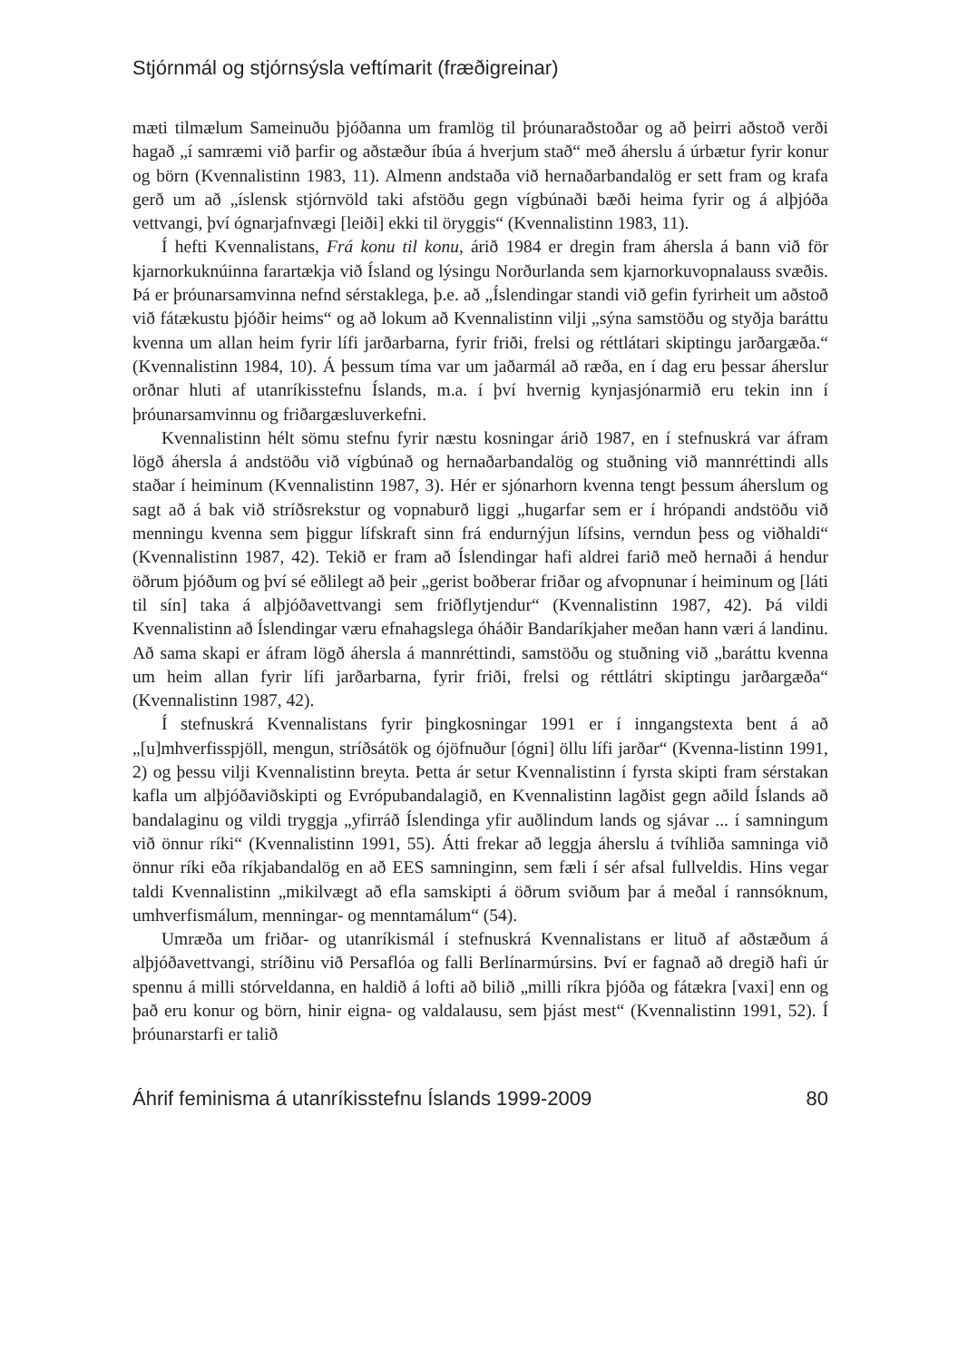Stjórnmál og stjórnsýsla veftímarit (fræðigreinar)
mæti tilmælum Sameinuðu þjóðanna um framlög til þróunaraðstoðar og að þeirri aðstoð verði hagað „í samræmi við þarfir og aðstæður íbúa á hverjum stað“ með áherslu á úrbætur fyrir konur og börn (Kvennalistinn 1983, 11). Almenn andstaða við hernaðarbandalög er sett fram og krafa gerð um að „íslensk stjórnvöld taki afstöðu gegn vígbúnaði bæði heima fyrir og á alþjóða vettvangi, því ógnarjafnvægi [leiði] ekki til öryggis“ (Kvennalistinn 1983, 11).
Í hefti Kvennalistans, Frá konu til konu, árið 1984 er dregin fram áhersla á bann við för kjarnorkuknúinna farartækja við Ísland og lýsingu Norðurlanda sem kjarnorkuvopnalauss svæðis. Þá er þróunarsamvinna nefnd sérstaklega, þ.e. að „Íslendingar standi við gefin fyrirheit um aðstoð við fátækustu þjóðir heims“ og að lokum að Kvennalistinn vilji „sýna samstöðu og styðja baráttu kvenna um allan heim fyrir lífi jarðarbarna, fyrir friði, frelsi og réttlátari skiptingu jarðargæða.“ (Kvennalistinn 1984, 10). Á þessum tíma var um jaðarmál að ræða, en í dag eru þessar áherslur orðnar hluti af utanríkisstefnu Íslands, m.a. í því hvernig kynjasjónarmið eru tekin inn í þróunarsamvinnu og friðargæsluverkefni.
Kvennalistinn hélt sömu stefnu fyrir næstu kosningar árið 1987, en í stefnuskrá var áfram lögð áhersla á andstöðu við vígbúnað og hernaðarbandalög og stuðning við mannréttindi alls staðar í heiminum (Kvennalistinn 1987, 3). Hér er sjónarhorn kvenna tengt þessum áherslum og sagt að á bak við stríðsrekstur og vopnaburð liggi „hugarfar sem er í hrópandi andstöðu við menningu kvenna sem þiggur lífskraft sinn frá endurnýjun lífsins, verndun þess og viðhaldi“ (Kvennalistinn 1987, 42). Tekið er fram að Íslendingar hafi aldrei farið með hernaði á hendur öðrum þjóðum og því sé eðlilegt að þeir „gerist boðberar friðar og afvopnunar í heiminum og [láti til sín] taka á alþjóðavettvangi sem friðflytjendur“ (Kvennalistinn 1987, 42). Þá vildi Kvennalistinn að Íslendingar væru efnahagslega óháðir Bandaríkjaher meðan hann væri á landinu. Að sama skapi er áfram lögð áhersla á mannréttindi, samstöðu og stuðning við „baráttu kvenna um heim allan fyrir lífi jarðarbarna, fyrir friði, frelsi og réttlátri skiptingu jarðargæða“ (Kvennalistinn 1987, 42).
Í stefnuskrá Kvennalistans fyrir þingkosningar 1991 er í inngangstexta bent á að „[u]mhverfisspjöll, mengun, stríðsátök og ójöfnuður [ógni] öllu lífi jarðar“ (Kvenna-listinn 1991, 2) og þessu vilji Kvennalistinn breyta. Þetta ár setur Kvennalistinn í fyrsta skipti fram sérstakan kafla um alþjóðaviðskipti og Evrópubandalagið, en Kvennalistinn lagðist gegn aðild Íslands að bandalaginu og vildi tryggja „yfirráð Íslendinga yfir auðlindum lands og sjávar ... í samningum við önnur ríki“ (Kvennalistinn 1991, 55). Átti frekar að leggja áherslu á tvíhliða samninga við önnur ríki eða ríkjabandalög en að EES samninginn, sem fæli í sér afsal fullveldis. Hins vegar taldi Kvennalistinn „mikilvægt að efla samskipti á öðrum sviðum þar á meðal í rannsóknum, umhverfismálum, menningar- og menntamálum“ (54).
Umræða um friðar- og utanríkismál í stefnuskrá Kvennalistans er lituð af aðstæðum á alþjóðavettvangi, stríðinu við Persaflóa og falli Berlínarmúrsins. Því er fagnað að dregið hafi úr spennu á milli stórveldanna, en haldið á lofti að bilið „milli ríkra þjóða og fátækra [vaxi] enn og það eru konur og börn, hinir eigna- og valdalausu, sem þjást mest“ (Kvennalistinn 1991, 52). Í þróunarstarfi er talið
Áhrif feminisma á utanríkisstefnu Íslands 1999-2009 80